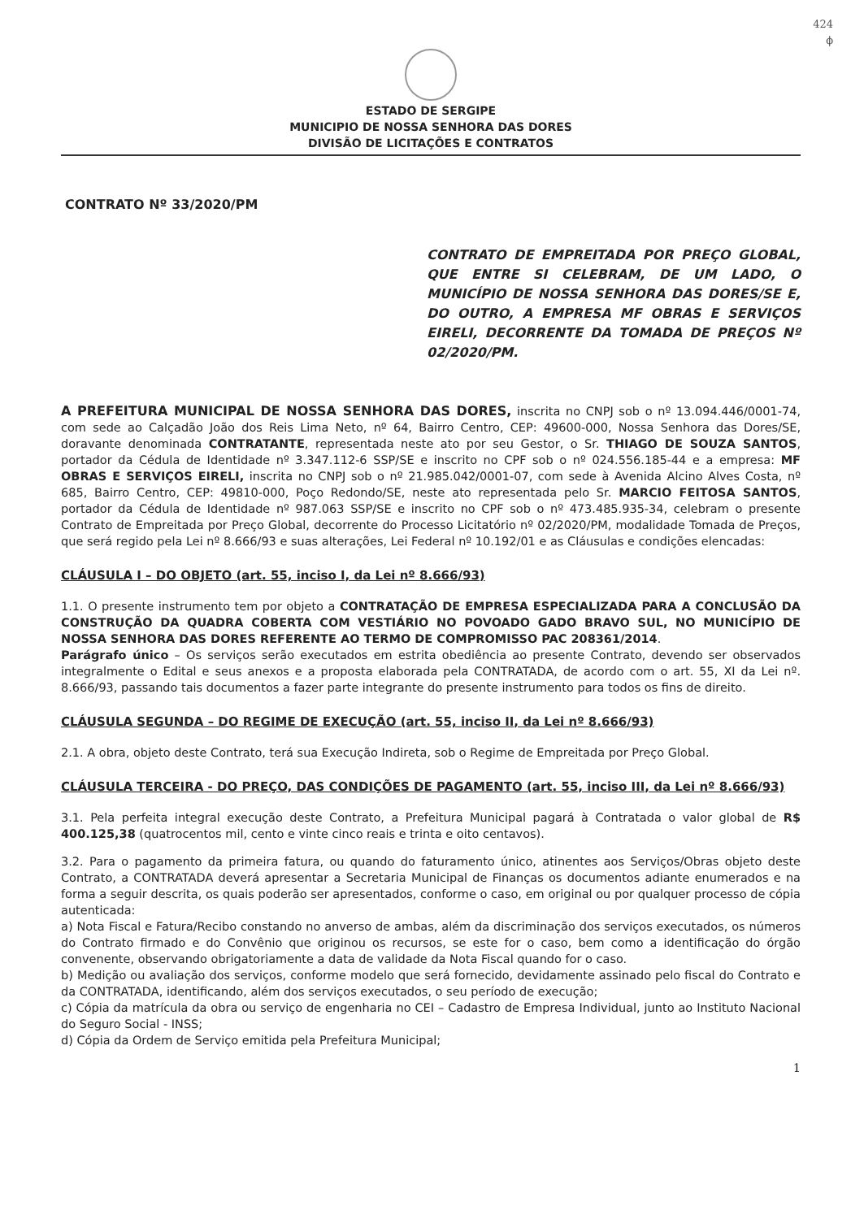424
ϕ
ESTADO DE SERGIPE
MUNICIPIO DE NOSSA SENHORA DAS DORES
DIVISÃO DE LICITAÇÕES E CONTRATOS
CONTRATO Nº 33/2020/PM
CONTRATO DE EMPREITADA POR PREÇO GLOBAL, QUE ENTRE SI CELEBRAM, DE UM LADO, O MUNICÍPIO DE NOSSA SENHORA DAS DORES/SE E, DO OUTRO, A EMPRESA MF OBRAS E SERVIÇOS EIRELI, DECORRENTE DA TOMADA DE PREÇOS Nº 02/2020/PM.
A PREFEITURA MUNICIPAL DE NOSSA SENHORA DAS DORES, inscrita no CNPJ sob o nº 13.094.446/0001-74, com sede ao Calçadão João dos Reis Lima Neto, nº 64, Bairro Centro, CEP: 49600-000, Nossa Senhora das Dores/SE, doravante denominada CONTRATANTE, representada neste ato por seu Gestor, o Sr. THIAGO DE SOUZA SANTOS, portador da Cédula de Identidade nº 3.347.112-6 SSP/SE e inscrito no CPF sob o nº 024.556.185-44 e a empresa: MF OBRAS E SERVIÇOS EIRELI, inscrita no CNPJ sob o nº 21.985.042/0001-07, com sede à Avenida Alcino Alves Costa, nº 685, Bairro Centro, CEP: 49810-000, Poço Redondo/SE, neste ato representada pelo Sr. MARCIO FEITOSA SANTOS, portador da Cédula de Identidade nº 987.063 SSP/SE e inscrito no CPF sob o nº 473.485.935-34, celebram o presente Contrato de Empreitada por Preço Global, decorrente do Processo Licitatório nº 02/2020/PM, modalidade Tomada de Preços, que será regido pela Lei nº 8.666/93 e suas alterações, Lei Federal nº 10.192/01 e as Cláusulas e condições elencadas:
CLÁUSULA I – DO OBJETO (art. 55, inciso I, da Lei nº 8.666/93)
1.1. O presente instrumento tem por objeto a CONTRATAÇÃO DE EMPRESA ESPECIALIZADA PARA A CONCLUSÃO DA CONSTRUÇÃO DA QUADRA COBERTA COM VESTIÁRIO NO POVOADO GADO BRAVO SUL, NO MUNICÍPIO DE NOSSA SENHORA DAS DORES REFERENTE AO TERMO DE COMPROMISSO PAC 208361/2014.
Parágrafo único – Os serviços serão executados em estrita obediência ao presente Contrato, devendo ser observados integralmente o Edital e seus anexos e a proposta elaborada pela CONTRATADA, de acordo com o art. 55, XI da Lei nº. 8.666/93, passando tais documentos a fazer parte integrante do presente instrumento para todos os fins de direito.
CLÁUSULA SEGUNDA – DO REGIME DE EXECUÇÃO (art. 55, inciso II, da Lei nº 8.666/93)
2.1. A obra, objeto deste Contrato, terá sua Execução Indireta, sob o Regime de Empreitada por Preço Global.
CLÁUSULA TERCEIRA - DO PREÇO, DAS CONDIÇÕES DE PAGAMENTO (art. 55, inciso III, da Lei nº 8.666/93)
3.1. Pela perfeita integral execução deste Contrato, a Prefeitura Municipal pagará à Contratada o valor global de R$ 400.125,38 (quatrocentos mil, cento e vinte cinco reais e trinta e oito centavos).
3.2. Para o pagamento da primeira fatura, ou quando do faturamento único, atinentes aos Serviços/Obras objeto deste Contrato, a CONTRATADA deverá apresentar a Secretaria Municipal de Finanças os documentos adiante enumerados e na forma a seguir descrita, os quais poderão ser apresentados, conforme o caso, em original ou por qualquer processo de cópia autenticada:
a) Nota Fiscal e Fatura/Recibo constando no anverso de ambas, além da discriminação dos serviços executados, os números do Contrato firmado e do Convênio que originou os recursos, se este for o caso, bem como a identificação do órgão convenente, observando obrigatoriamente a data de validade da Nota Fiscal quando for o caso.
b) Medição ou avaliação dos serviços, conforme modelo que será fornecido, devidamente assinado pelo fiscal do Contrato e da CONTRATADA, identificando, além dos serviços executados, o seu período de execução;
c) Cópia da matrícula da obra ou serviço de engenharia no CEI – Cadastro de Empresa Individual, junto ao Instituto Nacional do Seguro Social - INSS;
d) Cópia da Ordem de Serviço emitida pela Prefeitura Municipal;
1